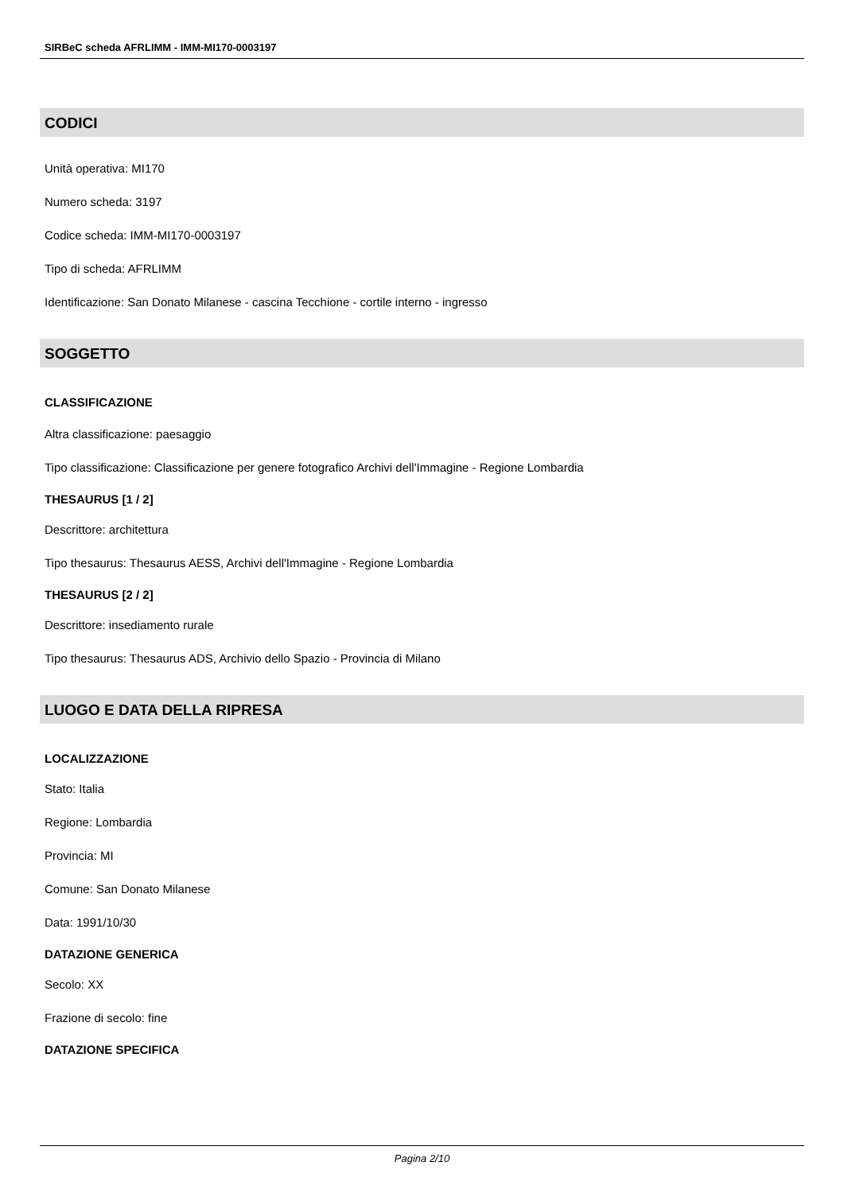SIRBeC scheda AFRLIMM - IMM-MI170-0003197
CODICI
Unità operativa: MI170
Numero scheda: 3197
Codice scheda: IMM-MI170-0003197
Tipo di scheda: AFRLIMM
Identificazione: San Donato Milanese - cascina Tecchione - cortile interno - ingresso
SOGGETTO
CLASSIFICAZIONE
Altra classificazione: paesaggio
Tipo classificazione: Classificazione per genere fotografico Archivi dell'Immagine - Regione Lombardia
THESAURUS [1 / 2]
Descrittore: architettura
Tipo thesaurus: Thesaurus AESS, Archivi dell'Immagine - Regione Lombardia
THESAURUS [2 / 2]
Descrittore: insediamento rurale
Tipo thesaurus: Thesaurus ADS, Archivio dello Spazio - Provincia di Milano
LUOGO E DATA DELLA RIPRESA
LOCALIZZAZIONE
Stato: Italia
Regione: Lombardia
Provincia: MI
Comune: San Donato Milanese
Data: 1991/10/30
DATAZIONE GENERICA
Secolo: XX
Frazione di secolo: fine
DATAZIONE SPECIFICA
Pagina 2/10